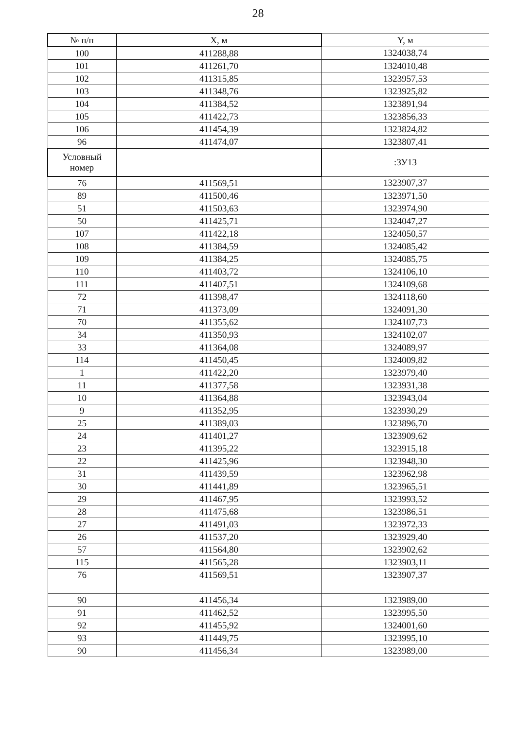28
| № п/п | X, м | Y, м |
| --- | --- | --- |
| 100 | 411288,88 | 1324038,74 |
| 101 | 411261,70 | 1324010,48 |
| 102 | 411315,85 | 1323957,53 |
| 103 | 411348,76 | 1323925,82 |
| 104 | 411384,52 | 1323891,94 |
| 105 | 411422,73 | 1323856,33 |
| 106 | 411454,39 | 1323824,82 |
| 96 | 411474,07 | 1323807,41 |
| Условный номер | | :ЗУ13 |
| 76 | 411569,51 | 1323907,37 |
| 89 | 411500,46 | 1323971,50 |
| 51 | 411503,63 | 1323974,90 |
| 50 | 411425,71 | 1324047,27 |
| 107 | 411422,18 | 1324050,57 |
| 108 | 411384,59 | 1324085,42 |
| 109 | 411384,25 | 1324085,75 |
| 110 | 411403,72 | 1324106,10 |
| 111 | 411407,51 | 1324109,68 |
| 72 | 411398,47 | 1324118,60 |
| 71 | 411373,09 | 1324091,30 |
| 70 | 411355,62 | 1324107,73 |
| 34 | 411350,93 | 1324102,07 |
| 33 | 411364,08 | 1324089,97 |
| 114 | 411450,45 | 1324009,82 |
| 1 | 411422,20 | 1323979,40 |
| 11 | 411377,58 | 1323931,38 |
| 10 | 411364,88 | 1323943,04 |
| 9 | 411352,95 | 1323930,29 |
| 25 | 411389,03 | 1323896,70 |
| 24 | 411401,27 | 1323909,62 |
| 23 | 411395,22 | 1323915,18 |
| 22 | 411425,96 | 1323948,30 |
| 31 | 411439,59 | 1323962,98 |
| 30 | 411441,89 | 1323965,51 |
| 29 | 411467,95 | 1323993,52 |
| 28 | 411475,68 | 1323986,51 |
| 27 | 411491,03 | 1323972,33 |
| 26 | 411537,20 | 1323929,40 |
| 57 | 411564,80 | 1323902,62 |
| 115 | 411565,28 | 1323903,11 |
| 76 | 411569,51 | 1323907,37 |
| 90 | 411456,34 | 1323989,00 |
| 91 | 411462,52 | 1323995,50 |
| 92 | 411455,92 | 1324001,60 |
| 93 | 411449,75 | 1323995,10 |
| 90 | 411456,34 | 1323989,00 |